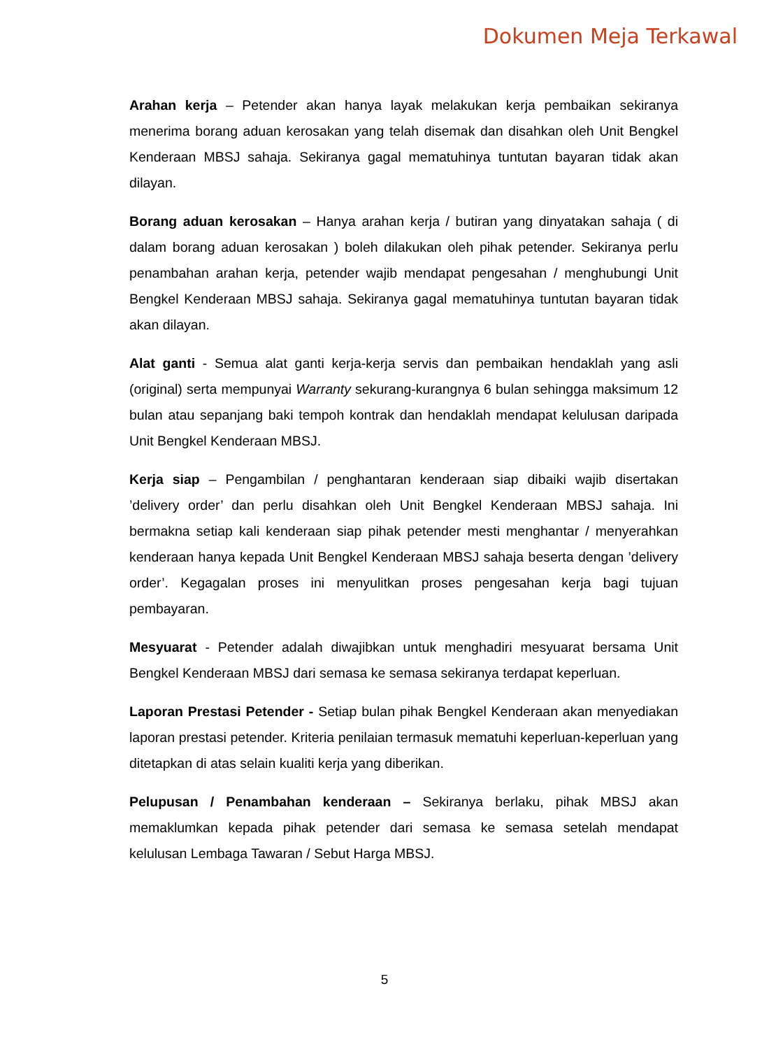Dokumen Meja Terkawal
Arahan kerja – Petender akan hanya layak melakukan kerja pembaikan sekiranya menerima borang aduan kerosakan yang telah disemak dan disahkan oleh Unit Bengkel Kenderaan MBSJ sahaja. Sekiranya gagal mematuhinya tuntutan bayaran tidak akan dilayan.
Borang aduan kerosakan – Hanya arahan kerja / butiran yang dinyatakan sahaja ( di dalam borang aduan kerosakan ) boleh dilakukan oleh pihak petender. Sekiranya perlu penambahan arahan kerja, petender wajib mendapat pengesahan / menghubungi Unit Bengkel Kenderaan MBSJ sahaja. Sekiranya gagal mematuhinya tuntutan bayaran tidak akan dilayan.
Alat ganti - Semua alat ganti kerja-kerja servis dan pembaikan hendaklah yang asli (original) serta mempunyai Warranty sekurang-kurangnya 6 bulan sehingga maksimum 12 bulan atau sepanjang baki tempoh kontrak dan hendaklah mendapat kelulusan daripada Unit Bengkel Kenderaan MBSJ.
Kerja siap – Pengambilan / penghantaran kenderaan siap dibaiki wajib disertakan ’delivery order’ dan perlu disahkan oleh Unit Bengkel Kenderaan MBSJ sahaja. Ini bermakna setiap kali kenderaan siap pihak petender mesti menghantar / menyerahkan kenderaan hanya kepada Unit Bengkel Kenderaan MBSJ sahaja beserta dengan ’delivery order’. Kegagalan proses ini menyulitkan proses pengesahan kerja bagi tujuan pembayaran.
Mesyuarat - Petender adalah diwajibkan untuk menghadiri mesyuarat bersama Unit Bengkel Kenderaan MBSJ dari semasa ke semasa sekiranya terdapat keperluan.
Laporan Prestasi Petender - Setiap bulan pihak Bengkel Kenderaan akan menyediakan laporan prestasi petender. Kriteria penilaian termasuk mematuhi keperluan-keperluan yang ditetapkan di atas selain kualiti kerja yang diberikan.
Pelupusan / Penambahan kenderaan – Sekiranya berlaku, pihak MBSJ akan memaklumkan kepada pihak petender dari semasa ke semasa setelah mendapat kelulusan Lembaga Tawaran / Sebut Harga MBSJ.
5